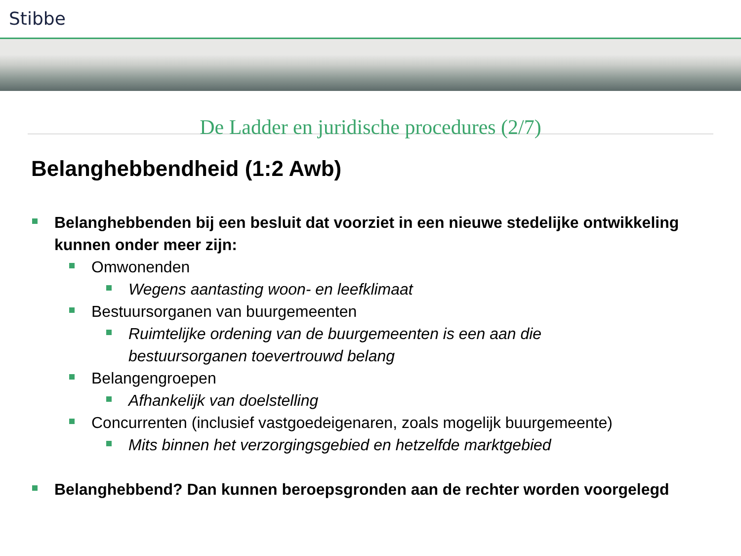Stibbe
De Ladder en juridische procedures (2/7)
Belanghebbendheid (1:2 Awb)
Belanghebbenden bij een besluit dat voorziet in een nieuwe stedelijke ontwikkeling kunnen onder meer zijn:
Omwonenden
Wegens aantasting woon- en leefklimaat
Bestuursorganen van buurgemeenten
Ruimtelijke ordening van de buurgemeenten is een aan die bestuursorganen toevertrouwd belang
Belangengroepen
Afhankelijk van doelstelling
Concurrenten (inclusief vastgoedeigenaren, zoals mogelijk buurgemeente)
Mits binnen het verzorgingsgebied en hetzelfde marktgebied
Belanghebbend? Dan kunnen beroepsgronden aan de rechter worden voorgelegd